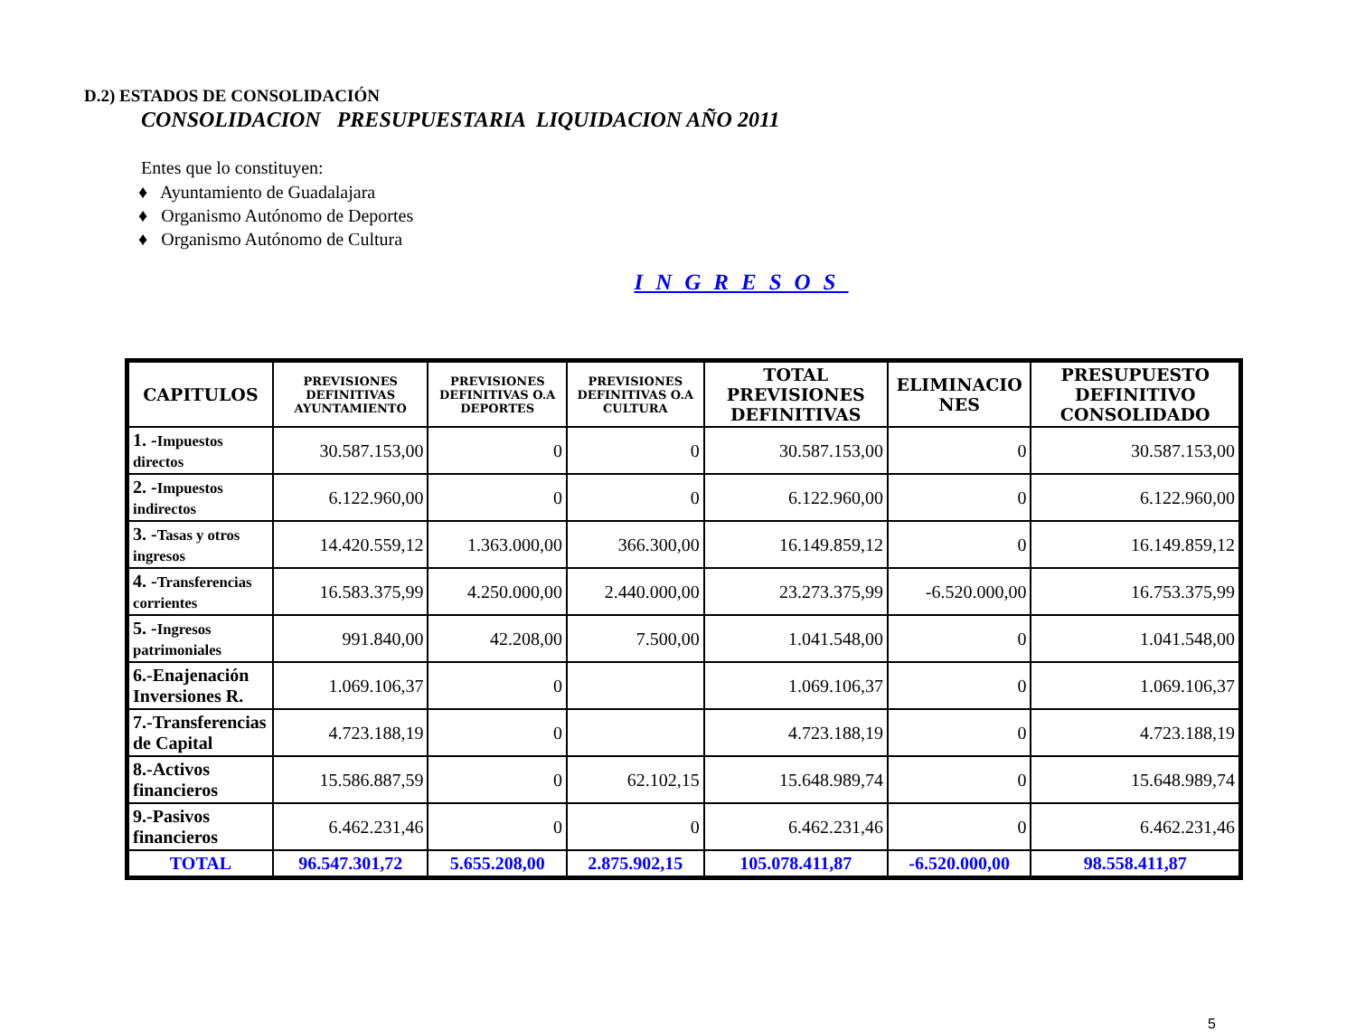D.2) ESTADOS DE CONSOLIDACIÓN
CONSOLIDACION PRESUPUESTARIA LIQUIDACION AÑO 2011
Entes que lo constituyen:
♦ Ayuntamiento de Guadalajara
♦ Organismo Autónomo de Deportes
♦ Organismo Autónomo de Cultura
INGRESOS
| CAPITULOS | PREVISIONES DEFINITIVAS AYUNTAMIENTO | PREVISIONES DEFINITIVAS O.A DEPORTES | PREVISIONES DEFINITIVAS O.A CULTURA | TOTAL PREVISIONES DEFINITIVAS | ELIMINACIO NES | PRESUPUESTO DEFINITIVO CONSOLIDADO |
| --- | --- | --- | --- | --- | --- | --- |
| 1. - Impuestos directos | 30.587.153,00 | 0 | 0 | 30.587.153,00 | 0 | 30.587.153,00 |
| 2. - Impuestos indirectos | 6.122.960,00 | 0 | 0 | 6.122.960,00 | 0 | 6.122.960,00 |
| 3. - Tasas y otros ingresos | 14.420.559,12 | 1.363.000,00 | 366.300,00 | 16.149.859,12 | 0 | 16.149.859,12 |
| 4. - Transferencias corrientes | 16.583.375,99 | 4.250.000,00 | 2.440.000,00 | 23.273.375,99 | -6.520.000,00 | 16.753.375,99 |
| 5. - Ingresos patrimoniales | 991.840,00 | 42.208,00 | 7.500,00 | 1.041.548,00 | 0 | 1.041.548,00 |
| 6.-Enajenación Inversiones R. | 1.069.106,37 | 0 | | 1.069.106,37 | 0 | 1.069.106,37 |
| 7.-Transferencias de Capital | 4.723.188,19 | 0 | | 4.723.188,19 | 0 | 4.723.188,19 |
| 8.-Activos financieros | 15.586.887,59 | 0 | 62.102,15 | 15.648.989,74 | 0 | 15.648.989,74 |
| 9.-Pasivos financieros | 6.462.231,46 | 0 | 0 | 6.462.231,46 | 0 | 6.462.231,46 |
| TOTAL | 96.547.301,72 | 5.655.208,00 | 2.875.902,15 | 105.078.411,87 | -6.520.000,00 | 98.558.411,87 |
5